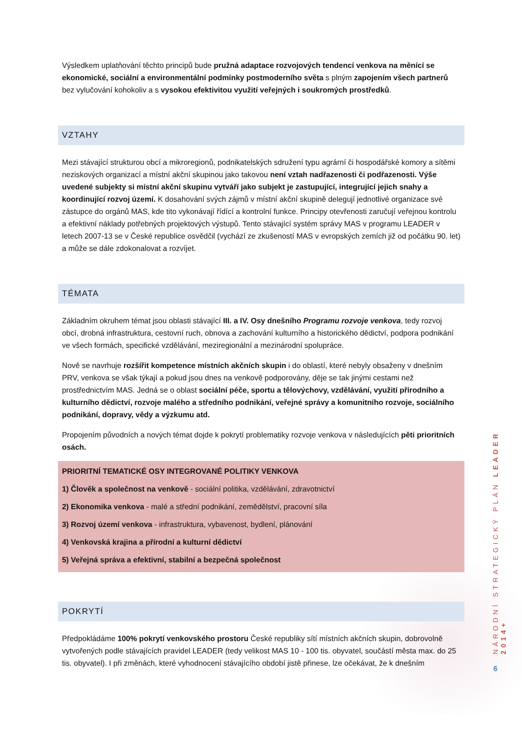Výsledkem uplatňování těchto principů bude pružná adaptace rozvojových tendencí venkova na měnící se ekonomické, sociální a environmentální podmínky postmoderního světa s plným zapojením všech partnerů bez vylučování kohokoliv a s vysokou efektivitou využití veřejných i soukromých prostředků.
VZTAHY
Mezi stávající strukturou obcí a mikroregionů, podnikatelských sdružení typu agrární či hospodářské komory a sítěmi neziskových organizací a místní akční skupinou jako takovou není vztah nadřazenosti či podřazenosti. Výše uvedené subjekty si místní akční skupinu vytváří jako subjekt je zastupující, integrující jejich snahy a koordinující rozvoj území. K dosahování svých zájmů v místní akční skupině delegují jednotlivé organizace své zástupce do orgánů MAS, kde tito vykonávají řídící a kontrolní funkce. Principy otevřenosti zaručují veřejnou kontrolu a efektivní náklady potřebných projektových výstupů. Tento stávající systém správy MAS v programu LEADER v letech 2007-13 se v České republice osvědčil (vychází ze zkušeností MAS v evropských zemích již od počátku 90. let) a může se dále zdokonalovat a rozvíjet.
TÉMATA
Základním okruhem témat jsou oblasti stávající III. a IV. Osy dnešního Programu rozvoje venkova, tedy rozvoj obcí, drobná infrastruktura, cestovní ruch, obnova a zachování kulturního a historického dědictví, podpora podnikání ve všech formách, specifické vzdělávání, meziregionální a mezinárodní spolupráce.
Nově se navrhuje rozšířit kompetence místních akčních skupin i do oblastí, které nebyly obsaženy v dnešním PRV, venkova se však týkají a pokud jsou dnes na venkově podporovány, děje se tak jinými cestami než prostřednictvím MAS. Jedná se o oblast sociální péče, sportu a tělovýchovy, vzdělávání, využití přírodního a kulturního dědictví, rozvoje malého a středního podnikání, veřejné správy a komunitního rozvoje, sociálního podnikání, dopravy, vědy a výzkumu atd.
Propojením původních a nových témat dojde k pokrytí problematiky rozvoje venkova v následujících pěti prioritních osách.
PRIORITNÍ TEMATICKÉ OSY INTEGROVANÉ POLITIKY VENKOVA
1) Člověk a společnost na venkově - sociální politika, vzdělávání, zdravotnictví
2) Ekonomika venkova - malé a střední podnikání, zemědělství, pracovní síla
3) Rozvoj území venkova - infrastruktura, vybavenost, bydlení, plánování
4) Venkovská krajina a přírodní a kulturní dědictví
5) Veřejná správa a efektivní, stabilní a bezpečná společnost
POKRYTÍ
Předpokládáme 100% pokrytí venkovského prostoru České republiky sítí místních akčních skupin, dobrovolně vytvořených podle stávajících pravidel LEADER (tedy velikost MAS 10 - 100 tis. obyvatel, součástí města max. do 25 tis. obyvatel). I při změnách, které vyhodnocení stávajícího období jistě přinese, lze očekávat, že k dnešním
NÁRODNÍ STRATEGICKÝ PLÁN LEADER 2014+
6